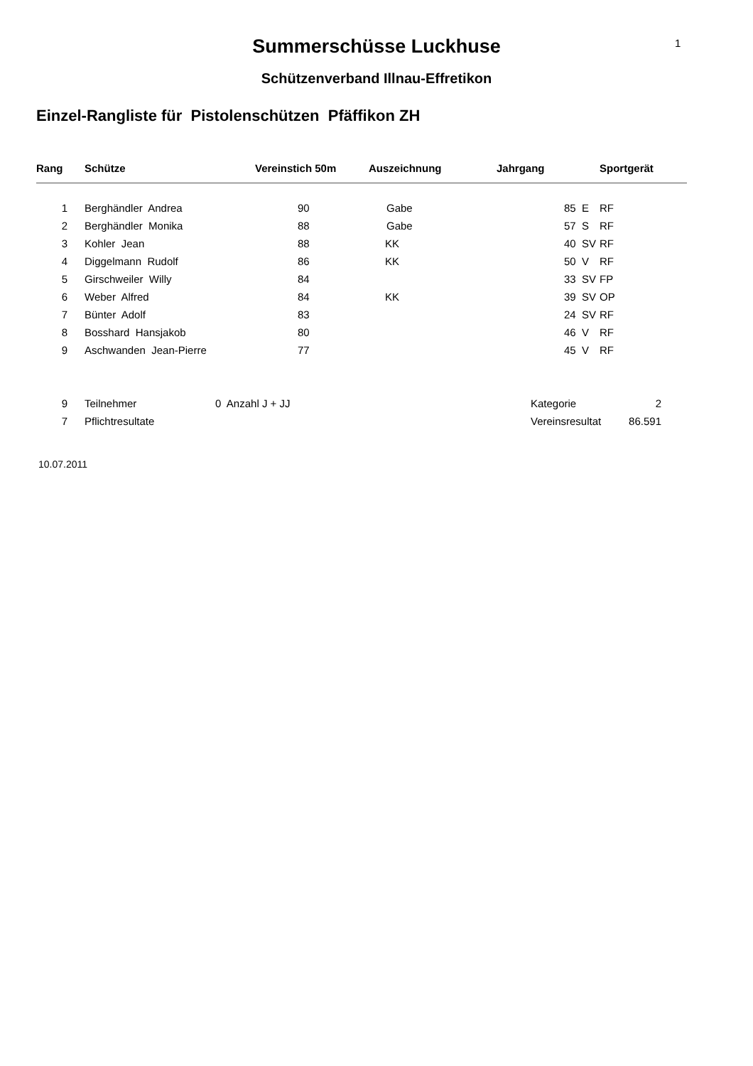1
Summerschüsse Luckhuse
Schützenverband Illnau-Effretikon
Einzel-Rangliste für Pistolenschützen Pfäffikon ZH
| Rang | Schütze | Vereinstich 50m | Auszeichnung | Jahrgang | | Sportgerät |
| --- | --- | --- | --- | --- | --- | --- |
| 1 | Berghändler Andrea | 90 | Gabe | 85 | E | RF |
| 2 | Berghändler Monika | 88 | Gabe | 57 | S | RF |
| 3 | Kohler Jean | 88 | KK | 40 | SV | RF |
| 4 | Diggelmann Rudolf | 86 | KK | 50 | V | RF |
| 5 | Girschweiler Willy | 84 | | 33 | SV | FP |
| 6 | Weber Alfred | 84 | KK | 39 | SV | OP |
| 7 | Bünter Adolf | 83 | | 24 | SV | RF |
| 8 | Bosshard Hansjakob | 80 | | 46 | V | RF |
| 9 | Aschwanden Jean-Pierre | 77 | | 45 | V | RF |
| 9 | Teilnehmer | 0 Anzahl J + JJ | Kategorie | 2 |
| 7 | Pflichtresultate | | Vereinsresultat | 86.591 |
10.07.2011